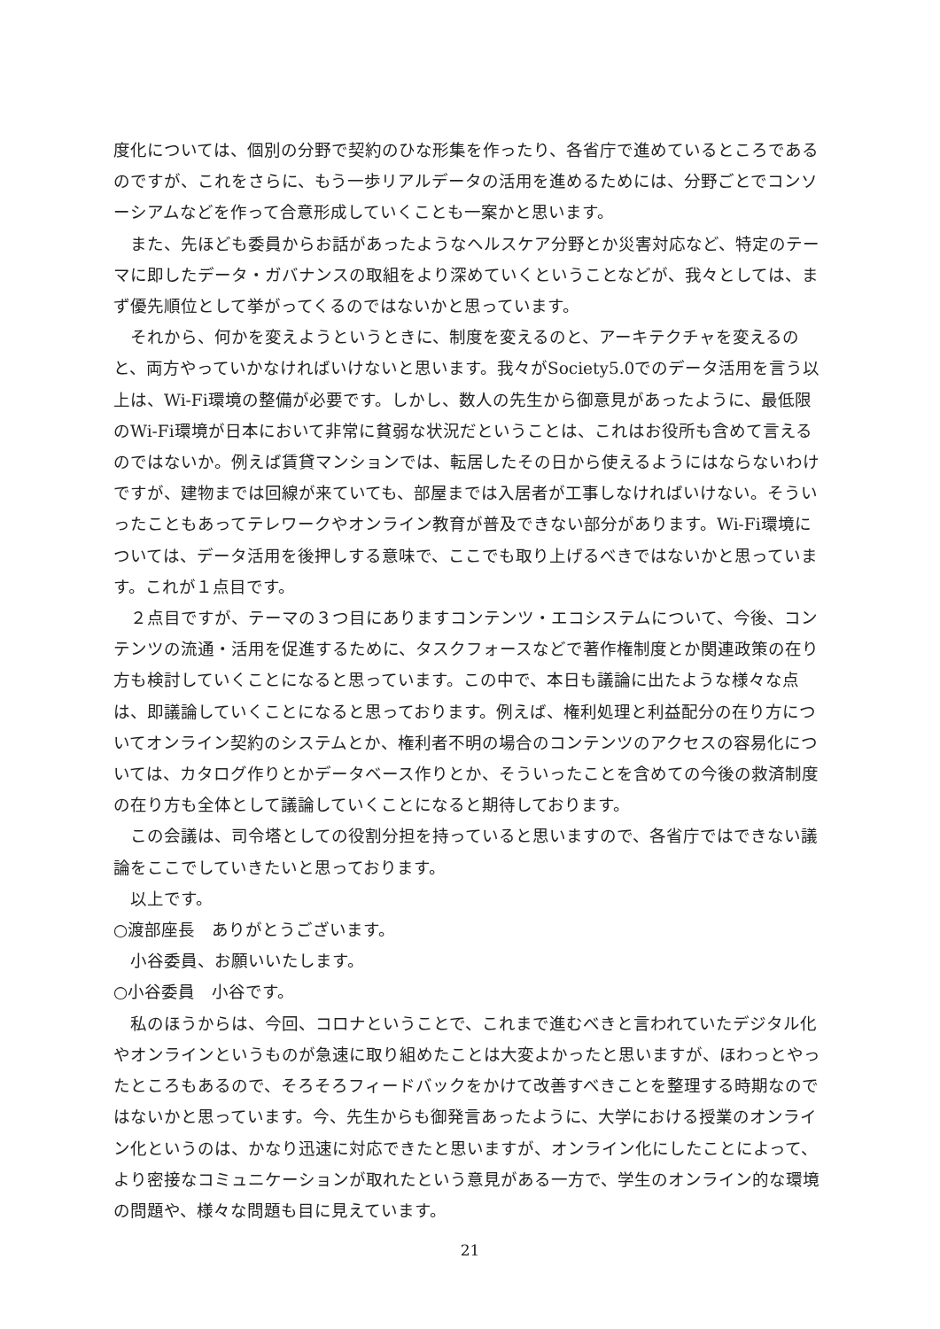度化については、個別の分野で契約のひな形集を作ったり、各省庁で進めているところであるのですが、これをさらに、もう一歩リアルデータの活用を進めるためには、分野ごとでコンソーシアムなどを作って合意形成していくことも一案かと思います。
　また、先ほども委員からお話があったようなヘルスケア分野とか災害対応など、特定のテーマに即したデータ・ガバナンスの取組をより深めていくということなどが、我々としては、まず優先順位として挙がってくるのではないかと思っています。
　それから、何かを変えようというときに、制度を変えるのと、アーキテクチャを変えるのと、両方やっていかなければいけないと思います。我々がSociety5.0でのデータ活用を言う以上は、Wi-Fi環境の整備が必要です。しかし、数人の先生から御意見があったように、最低限のWi-Fi環境が日本において非常に貧弱な状況だということは、これはお役所も含めて言えるのではないか。例えば賃貸マンションでは、転居したその日から使えるようにはならないわけですが、建物までは回線が来ていても、部屋までは入居者が工事しなければいけない。そういったこともあってテレワークやオンライン教育が普及できない部分があります。Wi-Fi環境については、データ活用を後押しする意味で、ここでも取り上げるべきではないかと思っています。これが１点目です。
　２点目ですが、テーマの３つ目にありますコンテンツ・エコシステムについて、今後、コンテンツの流通・活用を促進するために、タスクフォースなどで著作権制度とか関連政策の在り方も検討していくことになると思っています。この中で、本日も議論に出たような様々な点は、即議論していくことになると思っております。例えば、権利処理と利益配分の在り方についてオンライン契約のシステムとか、権利者不明の場合のコンテンツのアクセスの容易化については、カタログ作りとかデータベース作りとか、そういったことを含めての今後の救済制度の在り方も全体として議論していくことになると期待しております。
　この会議は、司令塔としての役割分担を持っていると思いますので、各省庁ではできない議論をここでしていきたいと思っております。
　以上です。
○渡部座長　ありがとうございます。
　小谷委員、お願いいたします。
○小谷委員　小谷です。
　私のほうからは、今回、コロナということで、これまで進むべきと言われていたデジタル化やオンラインというものが急速に取り組めたことは大変よかったと思いますが、ほわっとやったところもあるので、そろそろフィードバックをかけて改善すべきことを整理する時期なのではないかと思っています。今、先生からも御発言あったように、大学における授業のオンライン化というのは、かなり迅速に対応できたと思いますが、オンライン化にしたことによって、より密接なコミュニケーションが取れたという意見がある一方で、学生のオンライン的な環境の問題や、様々な問題も目に見えています。
21